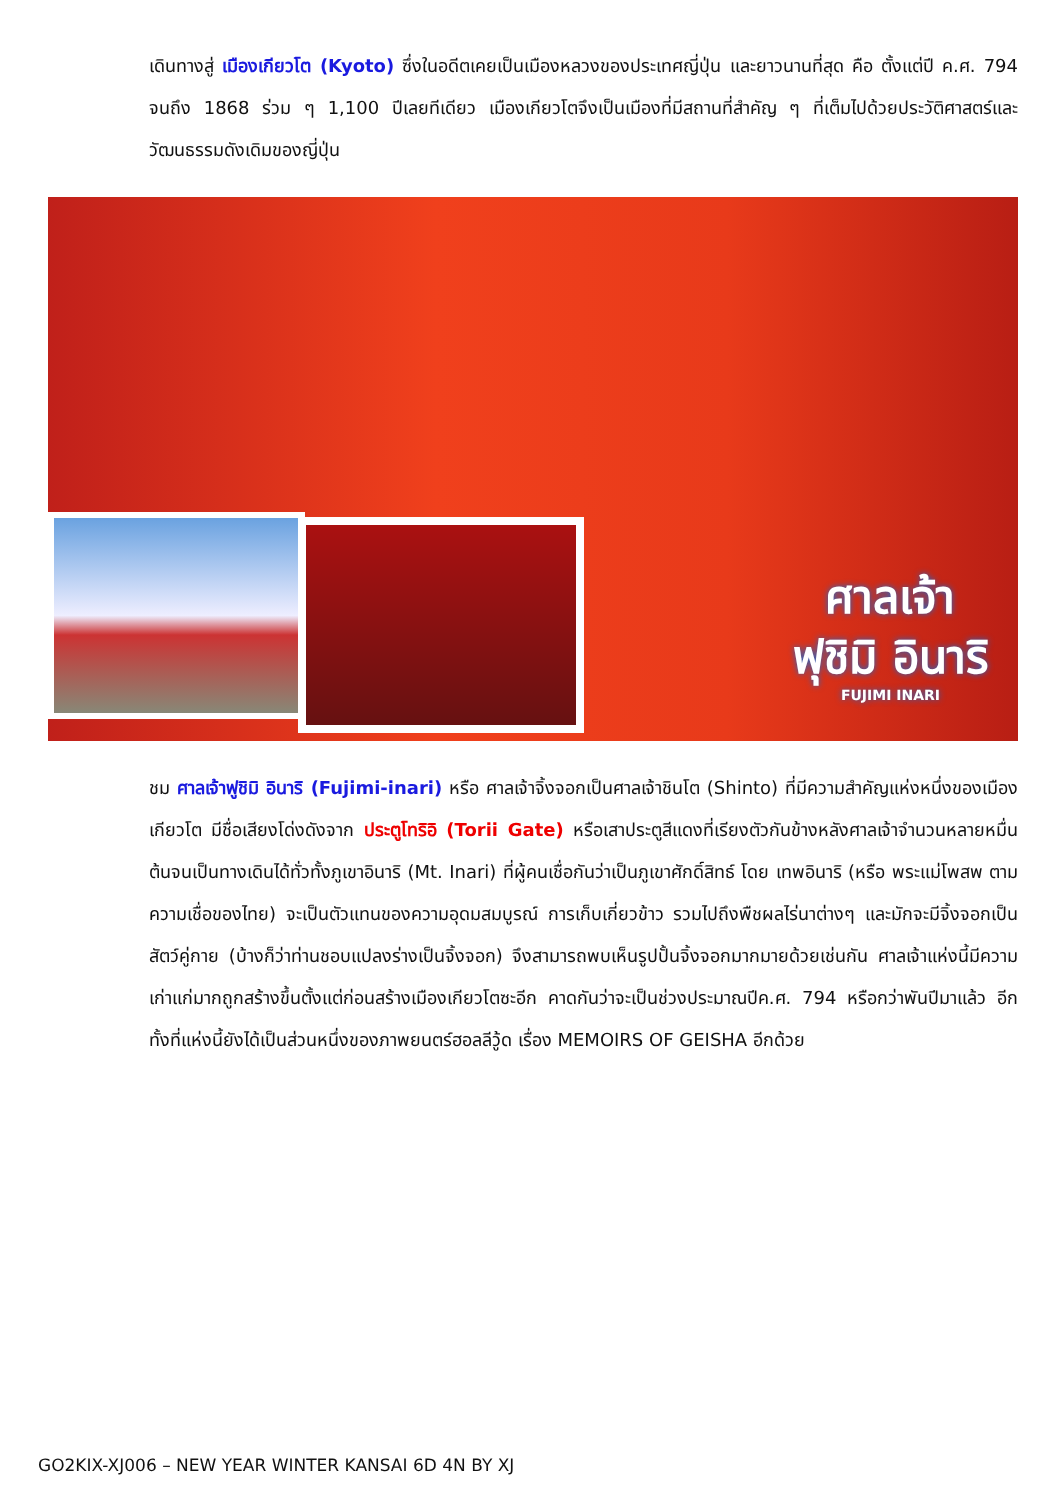เดินทางสู่ เมืองเกียวโต (Kyoto) ซึ่งในอดีตเคยเป็นเมืองหลวงของประเทศญี่ปุ่น และยาวนานที่สุด คือ ตั้งแต่ปี ค.ศ. 794 จนถึง 1868 ร่วม ๆ 1,100 ปีเลยทีเดียว เมืองเกียวโตจึงเป็นเมืองที่มีสถานที่สำคัญ ๆ ที่เต็มไปด้วยประวัติศาสตร์และวัฒนธรรมดังเดิมของญี่ปุ่น
ศาลเจ้า
ฟุชิมิ อินาริ
FUJIMI INARI
ชม ศาลเจ้าฟูชิมิ อินาริ (Fujimi-inari) หรือ ศาลเจ้าจิ้งจอกเป็นศาลเจ้าชินโต (Shinto) ที่มีความสำคัญแห่งหนึ่งของเมืองเกียวโต มีชื่อเสียงโด่งดังจาก ประตูโทริอิ (Torii Gate) หรือเสาประตูสีแดงที่เรียงตัวกันข้างหลังศาลเจ้าจำนวนหลายหมื่นต้นจนเป็นทางเดินได้ทั่วทั้งภูเขาอินาริ (Mt. Inari) ที่ผู้คนเชื่อกันว่าเป็นภูเขาศักดิ์สิทธ์ โดย เทพอินาริ (หรือ พระแม่โพสพ ตามความเชื่อของไทย) จะเป็นตัวแทนของความอุดมสมบูรณ์ การเก็บเกี่ยวข้าว รวมไปถึงพืชผลไร่นาต่างๆ และมักจะมีจิ้งจอกเป็นสัตว์คู่กาย (บ้างก็ว่าท่านชอบแปลงร่างเป็นจิ้งจอก) จึงสามารถพบเห็นรูปปั้นจิ้งจอกมากมายด้วยเช่นกัน ศาลเจ้าแห่งนี้มีความเก่าแก่มากถูกสร้างขึ้นตั้งแต่ก่อนสร้างเมืองเกียวโตซะอีก คาดกันว่าจะเป็นช่วงประมาณปีค.ศ. 794 หรือกว่าพันปีมาแล้ว อีกทั้งที่แห่งนี้ยังได้เป็นส่วนหนึ่งของภาพยนตร์ฮอลลีวู้ด เรื่อง MEMOIRS OF GEISHA อีกด้วย
GO2KIX-XJ006 – NEW YEAR WINTER KANSAI 6D 4N BY XJ